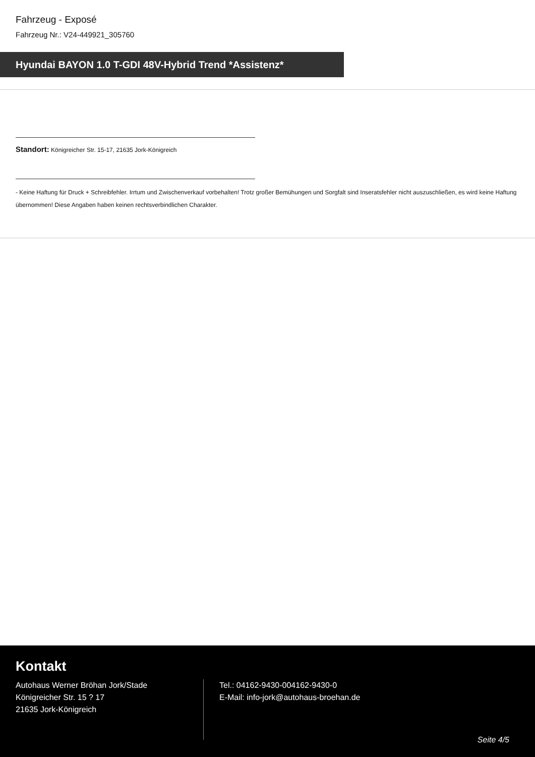Fahrzeug - Exposé
Fahrzeug Nr.: V24-449921_305760
Hyundai BAYON 1.0 T-GDI 48V-Hybrid Trend *Assistenz*
Standort: Königreicher Str. 15-17, 21635 Jork-Königreich
- Keine Haftung für Druck + Schreibfehler. Irrtum und Zwischenverkauf vorbehalten! Trotz großer Bemühungen und Sorgfalt sind Inseratsfehler nicht auszuschließen, es wird keine Haftung übernommen! Diese Angaben haben keinen rechtsverbindlichen Charakter.
Kontakt
Autohaus Werner Bröhan Jork/Stade
Königreicher Str. 15 ? 17
21635 Jork-Königreich
Tel.: 04162-9430-004162-9430-0
E-Mail: info-jork@autohaus-broehan.de
Seite 4/5